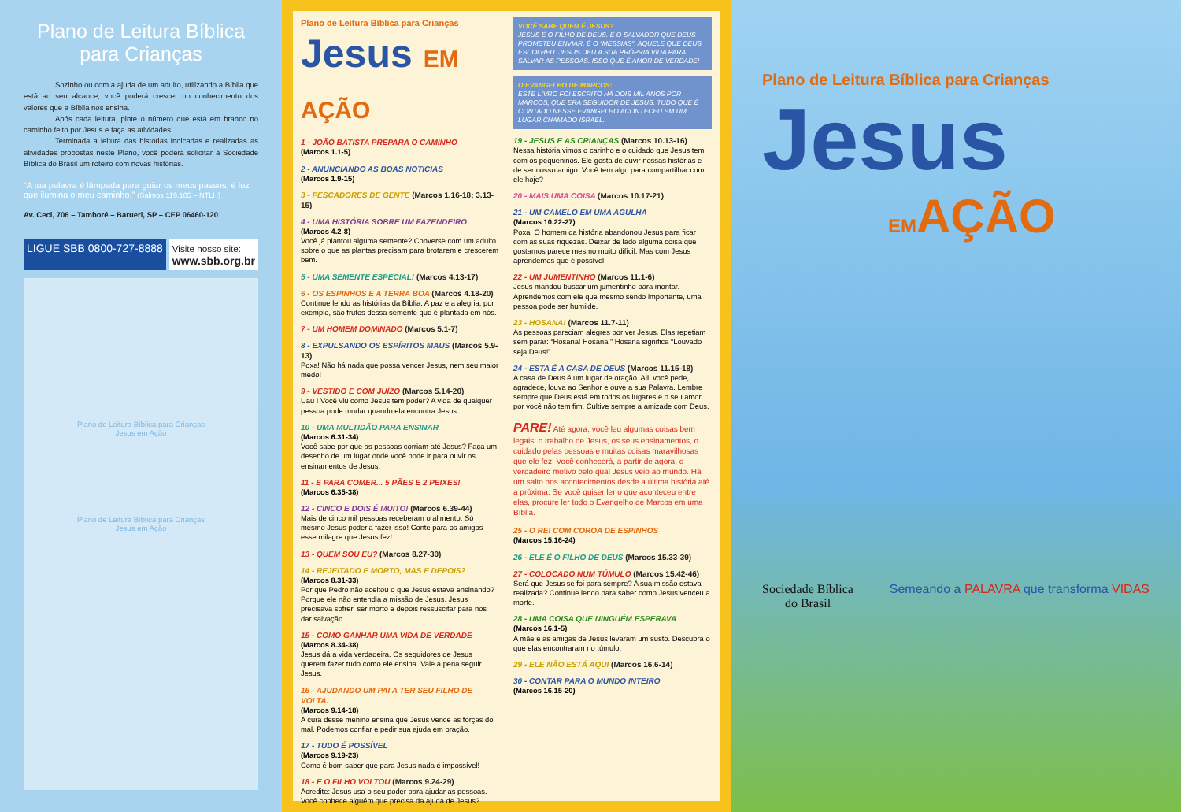Plano de Leitura Bíblica para Crianças
Sozinho ou com a ajuda de um adulto, utilizando a Bíblia que está ao seu alcance, você poderá crescer no conhecimento dos valores que a Bíblia nos ensina.
Após cada leitura, pinte o número que está em branco no caminho feito por Jesus e faça as atividades.
Terminada a leitura das histórias indicadas e realizadas as atividades propostas neste Plano, você poderá solicitar à Sociedade Bíblica do Brasil um roteiro com novas histórias.
“A tua palavra é lâmpada para guiar os meus passos, é luz que ilumina o meu caminho.” (Salmos 119.105 – NTLH)
Av. Ceci, 706 – Tamboré – Barueri, SP – CEP 06460-120
LIGUE SBB 0800-727-8888
Visite nosso site:
www.sbb.org.br
Plano de Leitura Bíblica para Crianças
Jesus em Ação
Plano de Leitura Bíblica para Crianças
Jesus em Ação
Plano de Leitura Bíblica para Crianças
Jesus EM AÇÃO
1 - JOÃO BATISTA PREPARA O CAMINHO
(Marcos 1.1-5)
2 - ANUNCIANDO AS BOAS NOTÍCIAS
(Marcos 1.9-15)
3 - PESCADORES DE GENTE (Marcos 1.16-18; 3.13-15)
4 - UMA HISTÓRIA SOBRE UM FAZENDEIRO
(Marcos 4.2-8)
Você já plantou alguma semente? Converse com um adulto sobre o que as plantas precisam para brotarem e crescerem bem.
5 - UMA SEMENTE ESPECIAL! (Marcos 4.13-17)
6 - OS ESPINHOS E A TERRA BOA (Marcos 4.18-20)
Continue lendo as histórias da Bíblia. A paz e a alegria, por exemplo, são frutos dessa semente que é plantada em nós.
7 - UM HOMEM DOMINADO (Marcos 5.1-7)
8 - EXPULSANDO OS ESPÍRITOS MAUS (Marcos 5.9-13)
Poxa! Não há nada que possa vencer Jesus, nem seu maior medo!
9 - VESTIDO E COM JUÍZO (Marcos 5.14-20)
Uau ! Você viu como Jesus tem poder? A vida de qualquer pessoa pode mudar quando ela encontra Jesus.
10 - UMA MULTIDÃO PARA ENSINAR
(Marcos 6.31-34)
Você sabe por que as pessoas corriam até Jesus? Faça um desenho de um lugar onde você pode ir para ouvir os ensinamentos de Jesus.
11 - E PARA COMER... 5 PÃES E 2 PEIXES!
(Marcos 6.35-38)
12 - CINCO E DOIS É MUITO! (Marcos 6.39-44)
Mais de cinco mil pessoas receberam o alimento. Só mesmo Jesus poderia fazer isso! Conte para os amigos esse milagre que Jesus fez!
13 - QUEM SOU EU? (Marcos 8.27-30)
14 - REJEITADO E MORTO, MAS E DEPOIS?
(Marcos 8.31-33)
Por que Pedro não aceitou o que Jesus estava ensinando? Porque ele não entendia a missão de Jesus. Jesus precisava sofrer, ser morto e depois ressuscitar para nos dar salvação.
15 - COMO GANHAR UMA VIDA DE VERDADE
(Marcos 8.34-38)
Jesus dá a vida verdadeira. Os seguidores de Jesus querem fazer tudo como ele ensina. Vale a pena seguir Jesus.
16 - AJUDANDO UM PAI A TER SEU FILHO DE VOLTA.
(Marcos 9.14-18)
A cura desse menino ensina que Jesus vence as forças do mal. Podemos confiar e pedir sua ajuda em oração.
17 - TUDO É POSSÍVEL
(Marcos 9.19-23)
Como é bom saber que para Jesus nada é impossível!
18 - E O FILHO VOLTOU (Marcos 9.24-29)
Acredite: Jesus usa o seu poder para ajudar as pessoas. Você conhece alguém que precisa da ajuda de Jesus?
VOCÊ SABE QUEM É JESUS?
JESUS É O FILHO DE DEUS. É O SALVADOR QUE DEUS PROMETEU ENVIAR. É O “MESSIAS”, AQUELE QUE DEUS ESCOLHEU. JESUS DEU A SUA PRÓPRIA VIDA PARA SALVAR AS PESSOAS. ISSO QUE É AMOR DE VERDADE!
O EVANGELHO DE MARCOS:
ESTE LIVRO FOI ESCRITO HÁ DOIS MIL ANOS POR MARCOS, QUE ERA SEGUIDOR DE JESUS. TUDO QUE É CONTADO NESSE EVANGELHO ACONTECEU EM UM LUGAR CHAMADO ISRAEL.
19 - JESUS E AS CRIANÇAS (Marcos 10.13-16)
Nessa história vimos o carinho e o cuidado que Jesus tem com os pequeninos. Ele gosta de ouvir nossas histórias e de ser nosso amigo. Você tem algo para compartilhar com ele hoje?
20 - MAIS UMA COISA (Marcos 10.17-21)
21 - UM CAMELO EM UMA AGULHA
(Marcos 10.22-27)
Poxa! O homem da história abandonou Jesus para ficar com as suas riquezas. Deixar de lado alguma coisa que gostamos parece mesmo muito difícil. Mas com Jesus aprendemos que é possível.
22 - UM JUMENTINHO (Marcos 11.1-6)
Jesus mandou buscar um jumentinho para montar. Aprendemos com ele que mesmo sendo importante, uma pessoa pode ser humilde.
23 - HOSANA! (Marcos 11.7-11)
As pessoas pareciam alegres por ver Jesus. Elas repetiam sem parar: “Hosana! Hosana!” Hosana significa “Louvado seja Deus!”
24 - ESTA É A CASA DE DEUS (Marcos 11.15-18)
A casa de Deus é um lugar de oração. Ali, você pede, agradece, louva ao Senhor e ouve a sua Palavra. Lembre sempre que Deus está em todos os lugares e o seu amor por você não tem fim. Cultive sempre a amizade com Deus.
PARE! Até agora, você leu algumas coisas bem legais: o trabalho de Jesus, os seus ensinamentos, o cuidado pelas pessoas e muitas coisas maravilhosas que ele fez! Você conhecerá, a partir de agora, o verdadeiro motivo pelo qual Jesus veio ao mundo. Há um salto nos acontecimentos desde a última história até a próxima. Se você quiser ler o que aconteceu entre elas, procure ler todo o Evangelho de Marcos em uma Bíblia.
25 - O REI COM COROA DE ESPINHOS
(Marcos 15.16-24)
26 - ELE É O FILHO DE DEUS (Marcos 15.33-39)
27 - COLOCADO NUM TÚMULO (Marcos 15.42-46)
Será que Jesus se foi para sempre? A sua missão estava realizada? Continue lendo para saber como Jesus venceu a morte.
28 - UMA COISA QUE NINGUÉM ESPERAVA
(Marcos 16.1-5)
A mãe e as amigas de Jesus levaram um susto. Descubra o que elas encontraram no túmulo:
29 - ELE NÃO ESTÁ AQUI (Marcos 16.6-14)
30 - CONTAR PARA O MUNDO INTEIRO
(Marcos 16.15-20)
Plano de Leitura Bíblica para Crianças
Jesus
EMAÇÃO
Sociedade Bíblica
do Brasil
Semeando a PALAVRA que transforma VIDAS